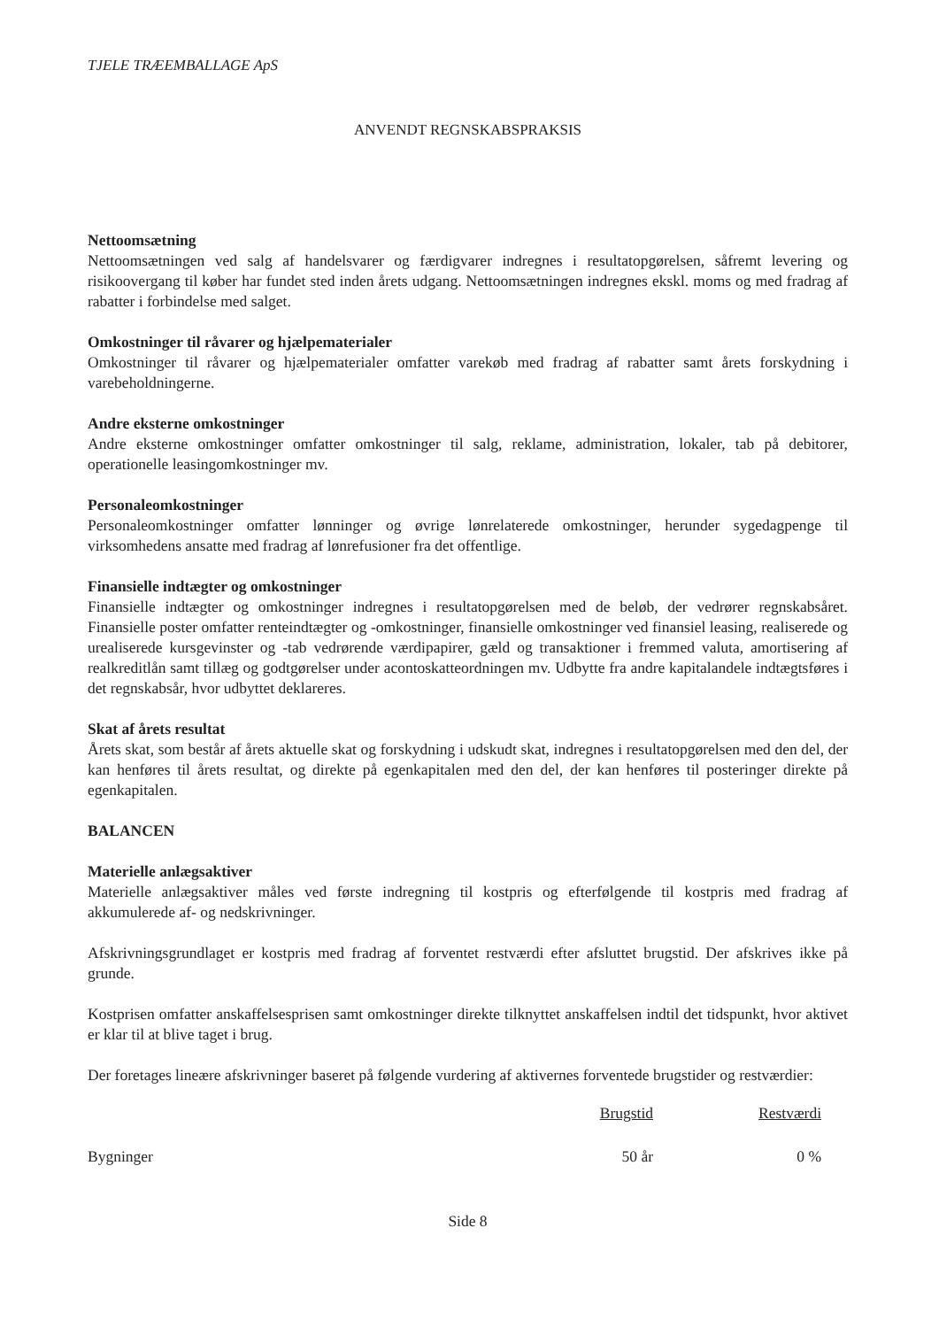TJELE TRÆEMBALLAGE ApS
ANVENDT REGNSKABSPRAKSIS
Nettoomsætning
Nettoomsætningen ved salg af handelsvarer og færdigvarer indregnes i resultatopgørelsen, såfremt levering og risikoovergang til køber har fundet sted inden årets udgang. Nettoomsætningen indregnes ekskl. moms og med fradrag af rabatter i forbindelse med salget.
Omkostninger til råvarer og hjælpematerialer
Omkostninger til råvarer og hjælpematerialer omfatter varekøb med fradrag af rabatter samt årets forskydning i varebeholdningerne.
Andre eksterne omkostninger
Andre eksterne omkostninger omfatter omkostninger til salg, reklame, administration, lokaler, tab på debitorer, operationelle leasingomkostninger mv.
Personaleomkostninger
Personaleomkostninger omfatter lønninger og øvrige lønrelaterede omkostninger, herunder sygedagpenge til virksomhedens ansatte med fradrag af lønrefusioner fra det offentlige.
Finansielle indtægter og omkostninger
Finansielle indtægter og omkostninger indregnes i resultatopgørelsen med de beløb, der vedrører regnskabsåret. Finansielle poster omfatter renteindtægter og -omkostninger, finansielle omkostninger ved finansiel leasing, realiserede og urealiserede kursgevinster og -tab vedrørende værdipapirer, gæld og transaktioner i fremmed valuta, amortisering af realkreditlån samt tillæg og godtgørelser under acontoskatteordningen mv. Udbytte fra andre kapitalandele indtægtsføres i det regnskabsår, hvor udbyttet deklareres.
Skat af årets resultat
Årets skat, som består af årets aktuelle skat og forskydning i udskudt skat, indregnes i resultatopgørelsen med den del, der kan henføres til årets resultat, og direkte på egenkapitalen med den del, der kan henføres til posteringer direkte på egenkapitalen.
BALANCEN
Materielle anlægsaktiver
Materielle anlægsaktiver måles ved første indregning til kostpris og efterfølgende til kostpris med fradrag af akkumulerede af- og nedskrivninger.
Afskrivningsgrundlaget er kostpris med fradrag af forventet restværdi efter afsluttet brugstid. Der afskrives ikke på grunde.
Kostprisen omfatter anskaffelsesprisen samt omkostninger direkte tilknyttet anskaffelsen indtil det tidspunkt, hvor aktivet er klar til at blive taget i brug.
Der foretages lineære afskrivninger baseret på følgende vurdering af aktivernes forventede brugstider og restværdier:
| | Brugstid | Restværdi |
| Bygninger | 50 år | 0 % |
Side 8